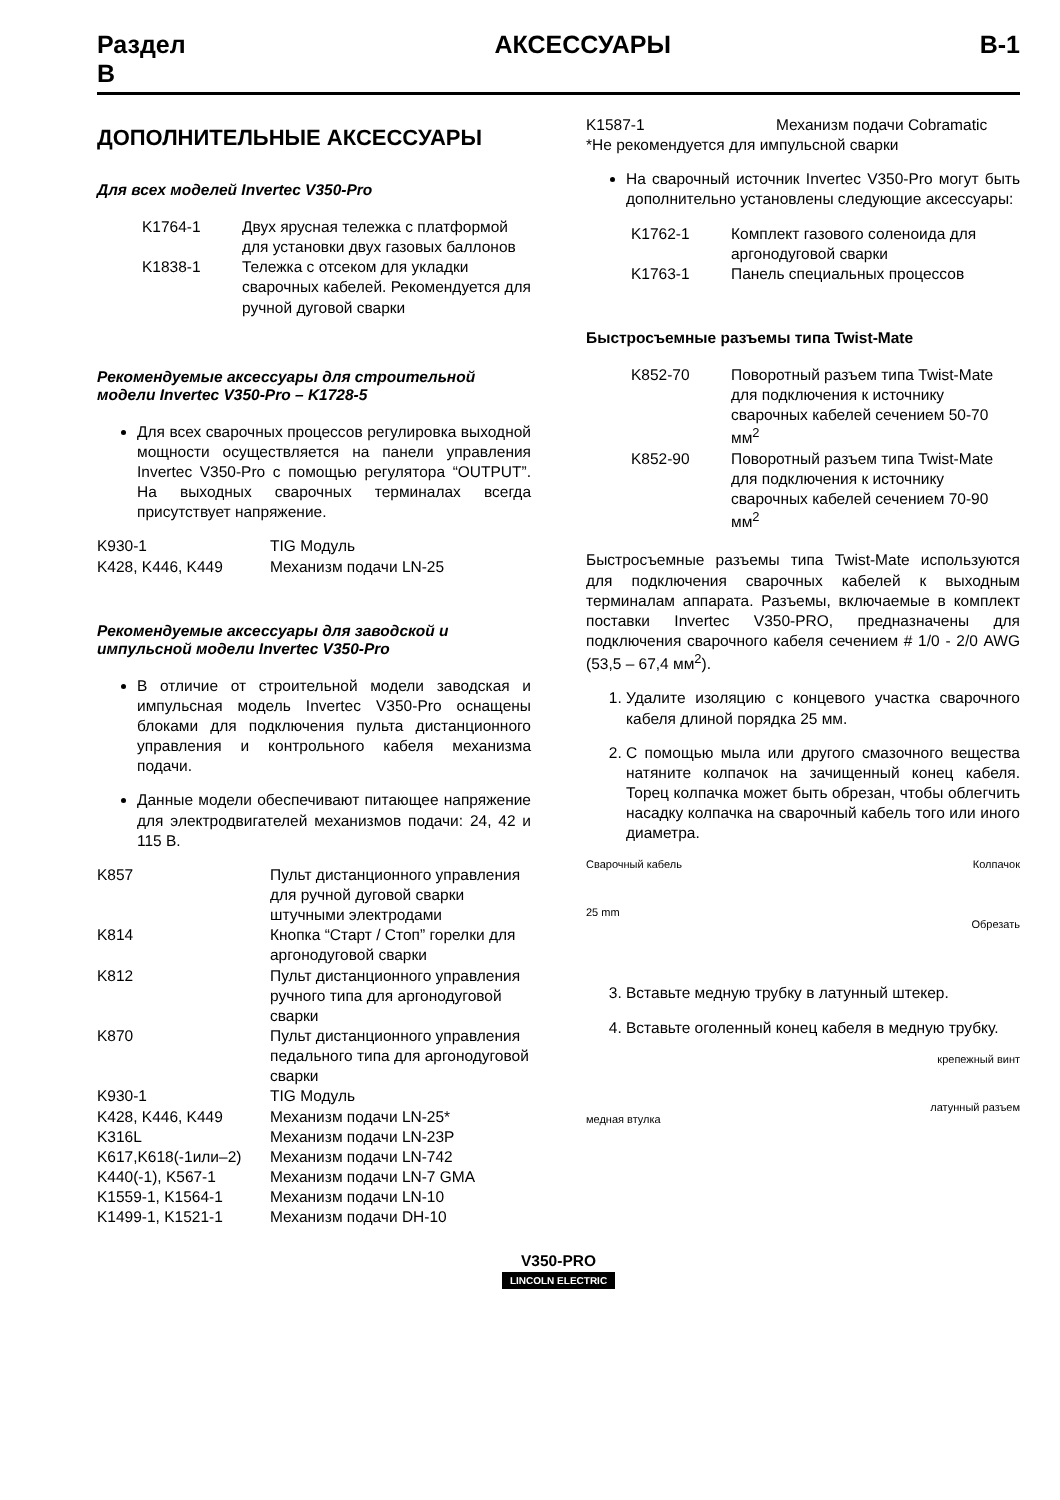Раздел
B АКСЕССУАРЫ B-1
ДОПОЛНИТЕЛЬНЫЕ АКСЕССУАРЫ
Для всех моделей Invertec V350-Pro
| K1764-1 | Двух ярусная тележка с платформой для установки двух газовых баллонов |
| K1838-1 | Тележка с отсеком для укладки сварочных кабелей. Рекомендуется для ручной дуговой сварки |
Рекомендуемые аксессуары для строительной модели Invertec V350-Pro – K1728-5
Для всех сварочных процессов регулировка выходной мощности осуществляется на панели управления Invertec V350-Pro с помощью регулятора “OUTPUT”. На выходных сварочных терминалах всегда присутствует напряжение.
| K930-1 | TIG Модуль |
| K428, K446, K449 | Механизм подачи LN-25 |
Рекомендуемые аксессуары для заводской и импульсной модели Invertec V350-Pro
В отличие от строительной модели заводская и импульсная модель Invertec V350-Pro оснащены блоками для подключения пульта дистанционного управления и контрольного кабеля механизма подачи.
Данные модели обеспечивают питающее напряжение для электродвигателей механизмов подачи: 24, 42 и 115 В.
| K857 | Пульт дистанционного управления для ручной дуговой сварки штучными электродами |
| K814 | Кнопка “Старт / Стоп” горелки для аргонодуговой сварки |
| K812 | Пульт дистанционного управления ручного типа для аргонодуговой сварки |
| K870 | Пульт дистанционного управления педального типа для аргонодуговой сварки |
| K930-1 | TIG Модуль |
| K428, K446, K449 | Механизм подачи LN-25* |
| K316L | Механизм подачи LN-23P |
| K617,K618(-1или–2) | Механизм подачи LN-742 |
| K440(-1), K567-1 | Механизм подачи LN-7 GMA |
| K1559-1, K1564-1 | Механизм подачи LN-10 |
| K1499-1, K1521-1 | Механизм подачи DH-10 |
| K1587-1 | Механизм подачи Cobramatic |
*Не рекомендуется для импульсной сварки
На сварочный источник Invertec V350-Pro могут быть дополнительно установлены следующие аксессуары:
| K1762-1 | Комплект газового соленоида для аргонодуговой сварки |
| K1763-1 | Панель специальных процессов |
Быстросъемные разъемы типа Twist-Mate
| K852-70 | Поворотный разъем типа Twist-Mate для подключения к источнику сварочных кабелей сечением 50-70 мм<sup>2</sup> |
| K852-90 | Поворотный разъем типа Twist-Mate для подключения к источнику сварочных кабелей сечением 70-90 мм<sup>2</sup> |
Быстросъемные разъемы типа Twist-Mate используются для подключения сварочных кабелей к выходным терминалам аппарата. Разъемы, включаемые в комплект поставки Invertec V350-PRO, предназначены для подключения сварочного кабеля сечением # 1/0 - 2/0 AWG (53,5 – 67,4 мм<sup>2</sup>).
1. Удалите изоляцию с концевого участка сварочного кабеля длиной порядка 25 мм.
2. С помощью мыла или другого смазочного вещества натяните колпачок на зачищенный конец кабеля. Торец колпачка может быть обрезан, чтобы облегчить насадку колпачка на сварочный кабель того или иного диаметра.
Сварочный кабель
25 mm Колпачок
Обрезать
3. Вставьте медную трубку в латунный штекер.
4. Вставьте оголенный конец кабеля в медную трубку.
медная втулка крепежный винт
латунный разъем
V350-PRO
LINCOLN ELECTRIC